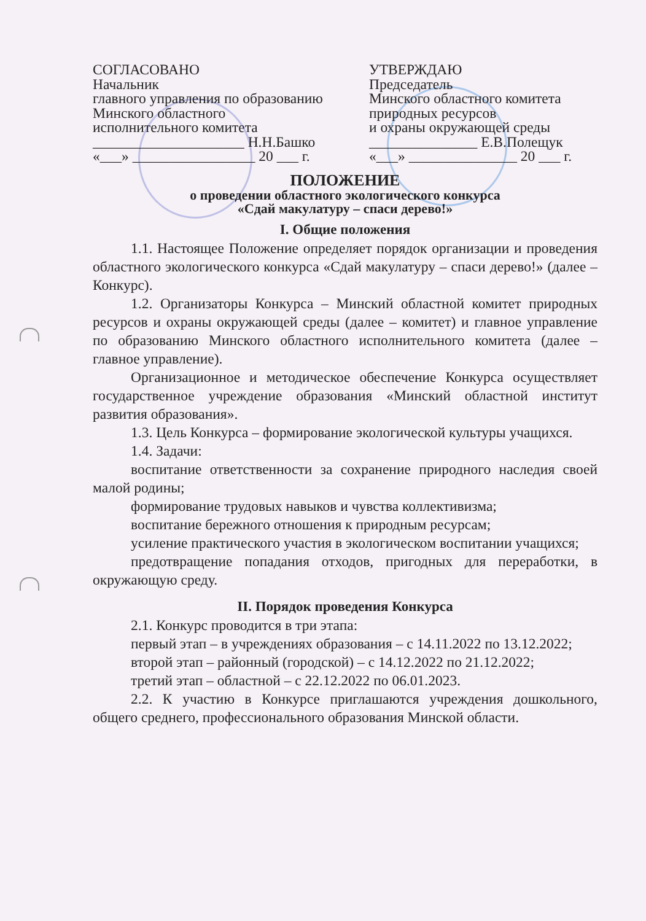СОГЛАСОВАНО
Начальник
главного управления по образованию
Минского областного
исполнительного комитета
_____________________ Н.Н.Башко
«___» _________________ 20 ___ г.
УТВЕРЖДАЮ
Председатель
Минского областного комитета
природных ресурсов
и охраны окружающей среды
_______________ Е.В.Полещук
«___» _______________ 20 ___ г.
ПОЛОЖЕНИЕ
о проведении областного экологического конкурса
«Сдай макулатуру – спаси дерево!»
I. Общие положения
1.1. Настоящее Положение определяет порядок организации и проведения областного экологического конкурса «Сдай макулатуру – спаси дерево!» (далее – Конкурс).
1.2. Организаторы Конкурса – Минский областной комитет природных ресурсов и охраны окружающей среды (далее – комитет) и главное управление по образованию Минского областного исполнительного комитета (далее – главное управление).
Организационное и методическое обеспечение Конкурса осуществляет государственное учреждение образования «Минский областной институт развития образования».
1.3. Цель Конкурса – формирование экологической культуры учащихся.
1.4. Задачи:
воспитание ответственности за сохранение природного наследия своей малой родины;
формирование трудовых навыков и чувства коллективизма;
воспитание бережного отношения к природным ресурсам;
усиление практического участия в экологическом воспитании учащихся;
предотвращение попадания отходов, пригодных для переработки, в окружающую среду.
II. Порядок проведения Конкурса
2.1. Конкурс проводится в три этапа:
первый этап – в учреждениях образования – с 14.11.2022 по 13.12.2022;
второй этап – районный (городской) – с 14.12.2022 по 21.12.2022;
третий этап – областной – с 22.12.2022 по 06.01.2023.
2.2. К участию в Конкурсе приглашаются учреждения дошкольного, общего среднего, профессионального образования Минской области.